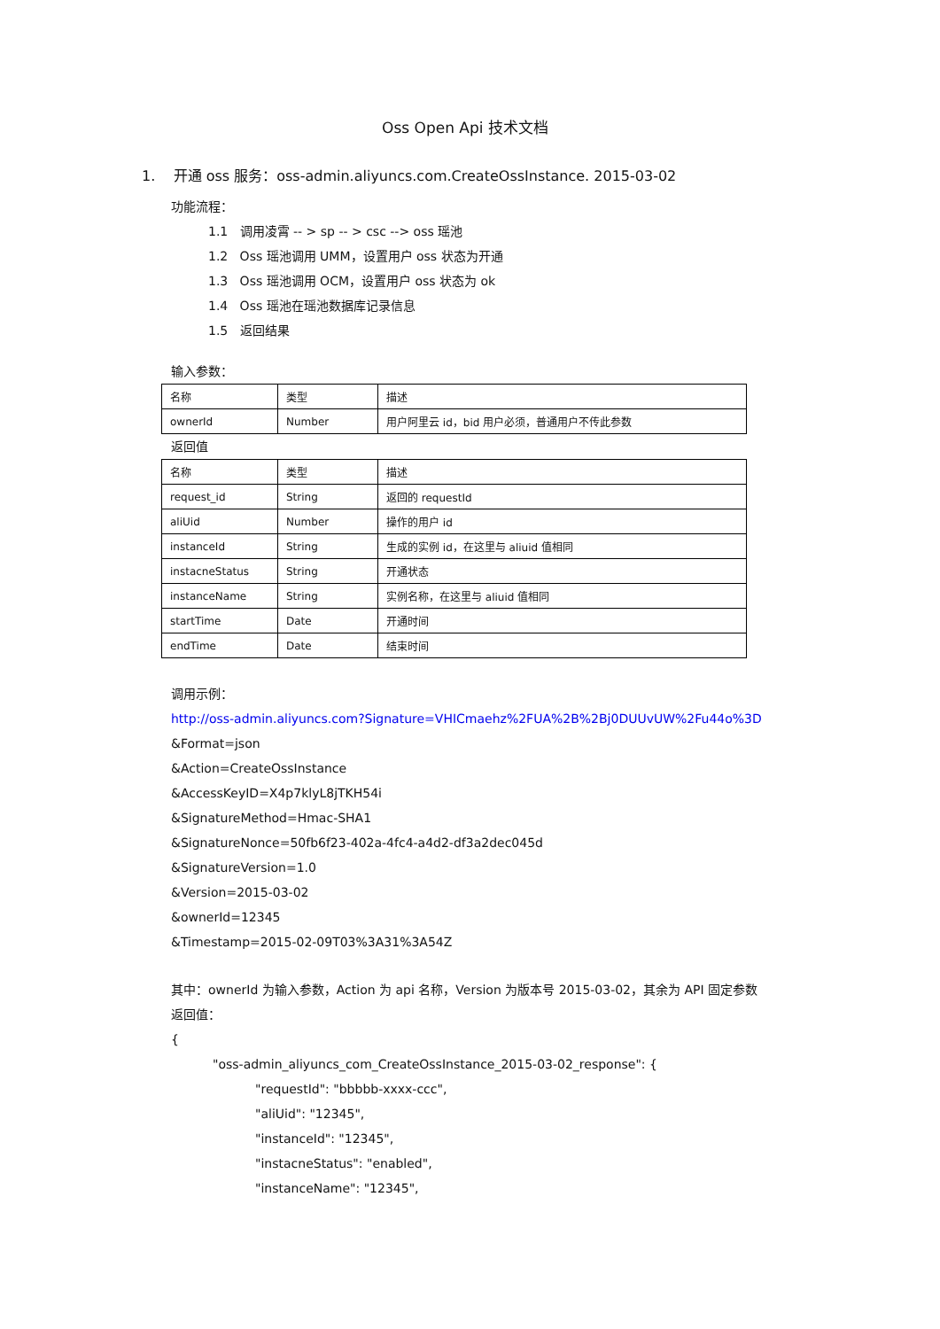Oss Open Api 技术文档
1. 开通 oss 服务：oss-admin.aliyuncs.com.CreateOssInstance. 2015-03-02
功能流程：
1.1 调用凌霄 -- > sp -- > csc --> oss 瑶池
1.2 Oss 瑶池调用 UMM，设置用户 oss 状态为开通
1.3 Oss 瑶池调用 OCM，设置用户 oss 状态为 ok
1.4 Oss 瑶池在瑶池数据库记录信息
1.5 返回结果
输入参数：
| 名称 | 类型 | 描述 |
| ownerId | Number | 用户阿里云 id，bid 用户必须，普通用户不传此参数 |
返回值
| 名称 | 类型 | 描述 |
| request_id | String | 返回的 requestId |
| aliUid | Number | 操作的用户 id |
| instanceId | String | 生成的实例 id，在这里与 aliuid 值相同 |
| instacneStatus | String | 开通状态 |
| instanceName | String | 实例名称，在这里与 aliuid 值相同 |
| startTime | Date | 开通时间 |
| endTime | Date | 结束时间 |
调用示例：
http://oss-admin.aliyuncs.com?Signature=VHICmaehz%2FUA%2B%2Bj0DUUvUW%2Fu44o%3D
&Format=json
&Action=CreateOssInstance
&AccessKeyID=X4p7klyL8jTKH54i
&SignatureMethod=Hmac-SHA1
&SignatureNonce=50fb6f23-402a-4fc4-a4d2-df3a2dec045d
&SignatureVersion=1.0
&Version=2015-03-02
&ownerId=12345
&Timestamp=2015-02-09T03%3A31%3A54Z
其中：ownerId 为输入参数，Action 为 api 名称，Version 为版本号 2015-03-02，其余为 API 固定参数
返回值：
{
"oss-admin_aliyuncs_com_CreateOssInstance_2015-03-02_response": {
"requestId": "bbbbb-xxxx-ccc",
"aliUid": "12345",
"instanceId": "12345",
"instacneStatus": "enabled",
"instanceName": "12345",